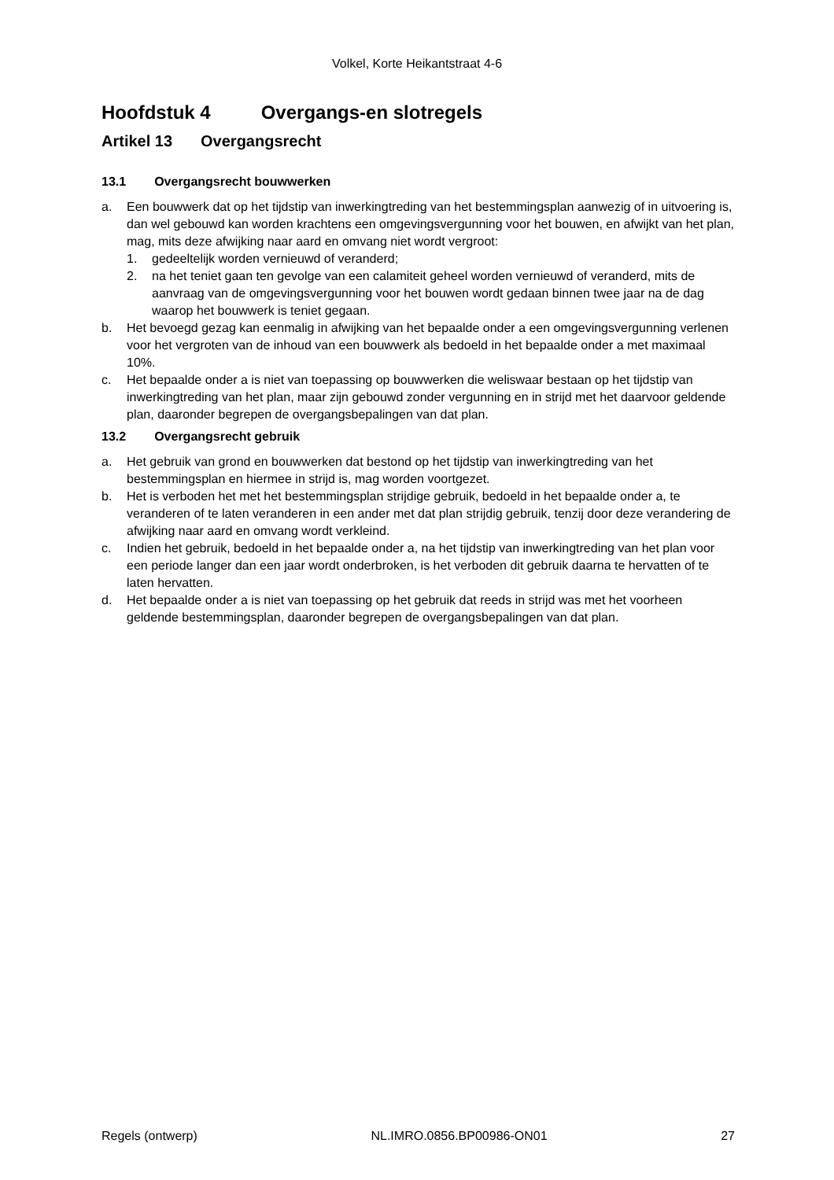Volkel, Korte Heikantstraat 4-6
Hoofdstuk 4 Overgangs-en slotregels
Artikel 13 Overgangsrecht
13.1 Overgangsrecht bouwwerken
a. Een bouwwerk dat op het tijdstip van inwerkingtreding van het bestemmingsplan aanwezig of in uitvoering is, dan wel gebouwd kan worden krachtens een omgevingsvergunning voor het bouwen, en afwijkt van het plan, mag, mits deze afwijking naar aard en omvang niet wordt vergroot:
1. gedeeltelijk worden vernieuwd of veranderd;
2. na het teniet gaan ten gevolge van een calamiteit geheel worden vernieuwd of veranderd, mits de aanvraag van de omgevingsvergunning voor het bouwen wordt gedaan binnen twee jaar na de dag waarop het bouwwerk is teniet gegaan.
b. Het bevoegd gezag kan eenmalig in afwijking van het bepaalde onder a een omgevingsvergunning verlenen voor het vergroten van de inhoud van een bouwwerk als bedoeld in het bepaalde onder a met maximaal 10%.
c. Het bepaalde onder a is niet van toepassing op bouwwerken die weliswaar bestaan op het tijdstip van inwerkingtreding van het plan, maar zijn gebouwd zonder vergunning en in strijd met het daarvoor geldende plan, daaronder begrepen de overgangsbepalingen van dat plan.
13.2 Overgangsrecht gebruik
a. Het gebruik van grond en bouwwerken dat bestond op het tijdstip van inwerkingtreding van het bestemmingsplan en hiermee in strijd is, mag worden voortgezet.
b. Het is verboden het met het bestemmingsplan strijdige gebruik, bedoeld in het bepaalde onder a, te veranderen of te laten veranderen in een ander met dat plan strijdig gebruik, tenzij door deze verandering de afwijking naar aard en omvang wordt verkleind.
c. Indien het gebruik, bedoeld in het bepaalde onder a, na het tijdstip van inwerkingtreding van het plan voor een periode langer dan een jaar wordt onderbroken, is het verboden dit gebruik daarna te hervatten of te laten hervatten.
d. Het bepaalde onder a is niet van toepassing op het gebruik dat reeds in strijd was met het voorheen geldende bestemmingsplan, daaronder begrepen de overgangsbepalingen van dat plan.
Regels (ontwerp) NL.IMRO.0856.BP00986-ON01 27